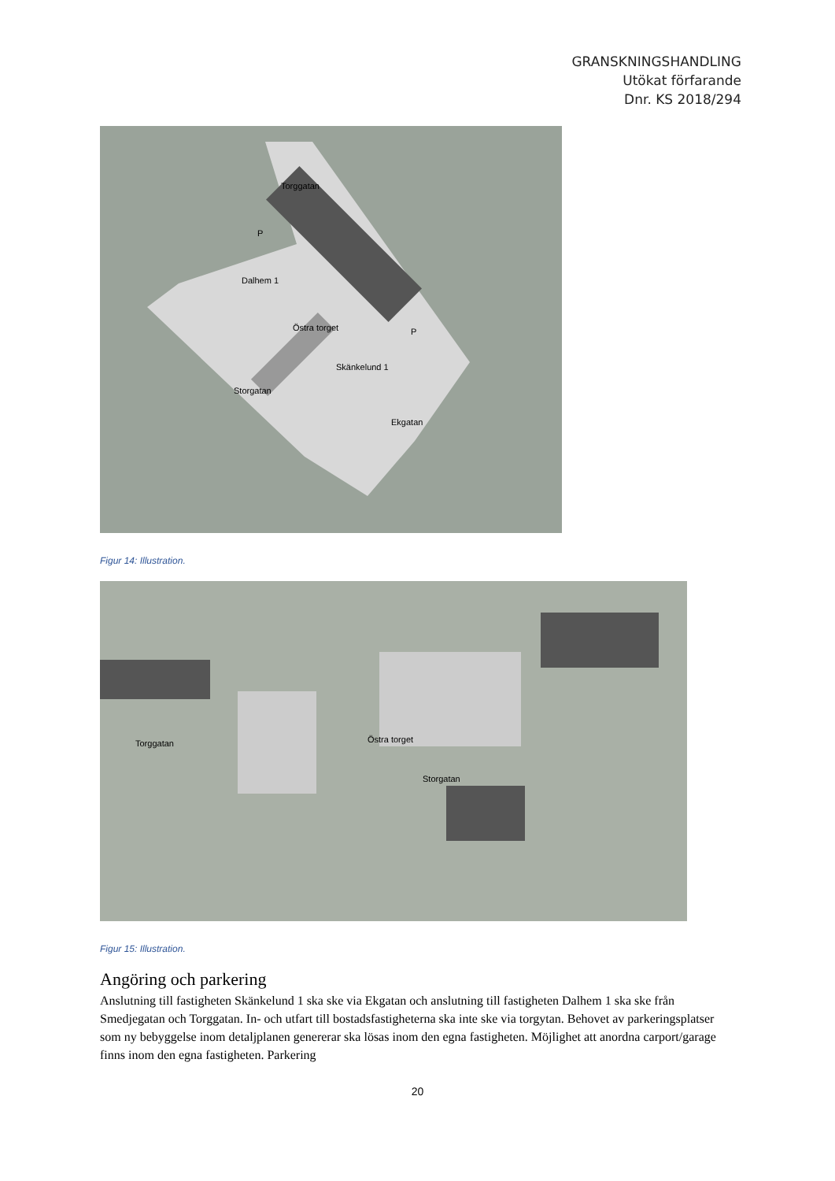GRANSKNINGSHANDLING
Utökat förfarande
Dnr. KS 2018/294
Torggatan
Dalhem 1
Östra torget
Skänkelund 1
Storgatan
Ekgatan
P
P
Figur 14: Illustration.
Torggatan Östra torget
Storgatan
Figur 15: Illustration.
Angöring och parkering
Anslutning till fastigheten Skänkelund 1 ska ske via Ekgatan och anslutning till fastigheten Dalhem 1 ska ske från Smedjegatan och Torggatan. In- och utfart till bostadsfastigheterna ska inte ske via torgytan. Behovet av parkeringsplatser som ny bebyggelse inom detaljplanen genererar ska lösas inom den egna fastigheten. Möjlighet att anordna carport/garage finns inom den egna fastigheten. Parkering
20